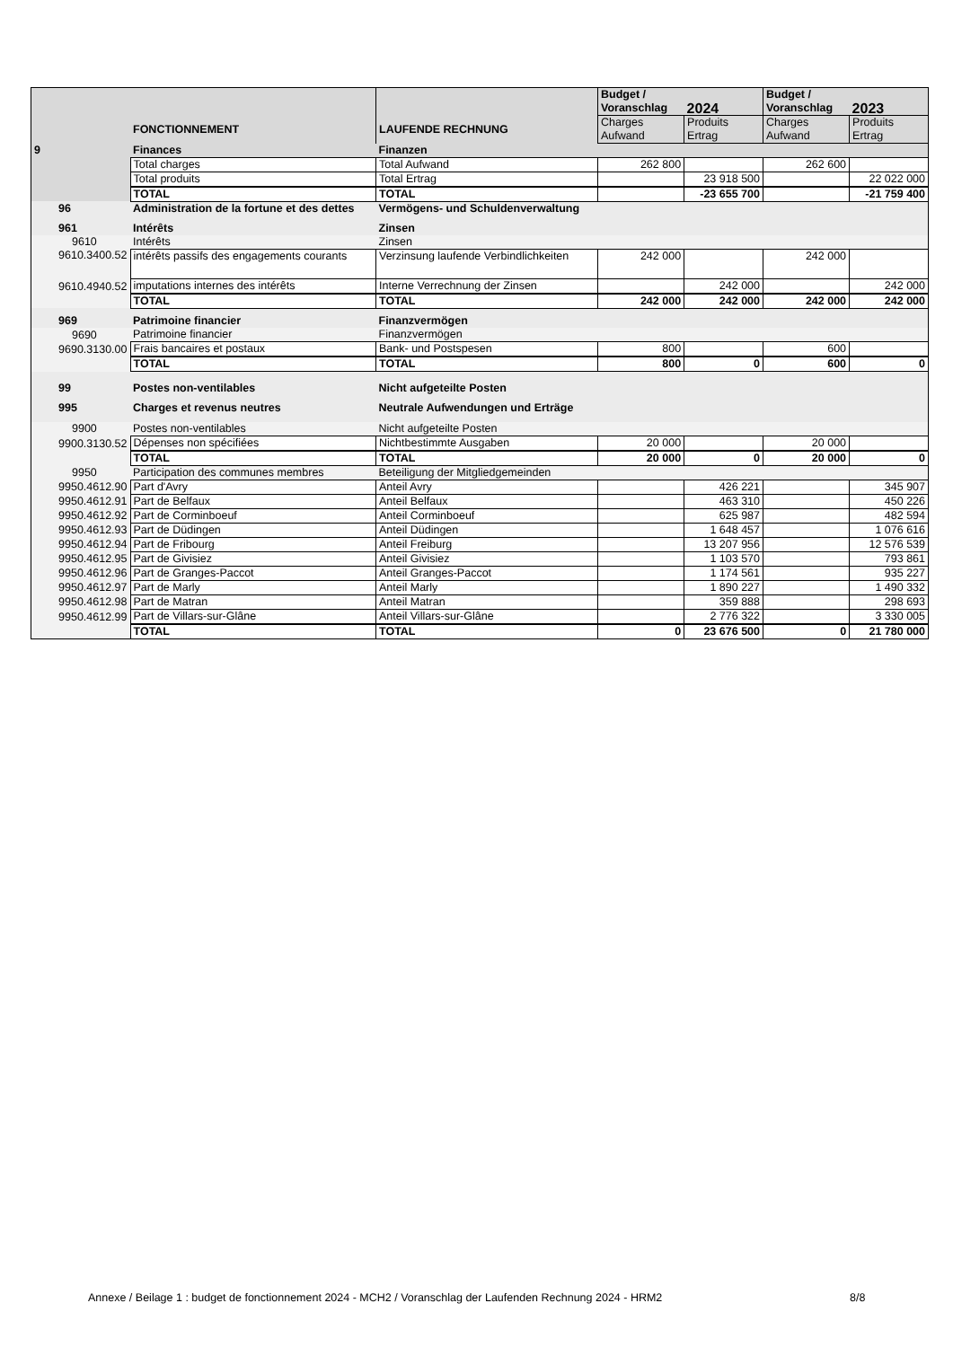| | FONCTIONNEMENT | LAUFENDE RECHNUNG | Budget / Voranschlag | 2024 | Budget / Voranschlag | 2023 |
| --- | --- | --- | --- | --- | --- | --- |
| | | | Charges Aufwand | Produits Ertrag | Charges Aufwand | Produits Ertrag |
| 9 | Finances | Finanzen | | | | |
| | Total charges | Total Aufwand | 262 800 | | 262 600 | |
| | Total produits | Total Ertrag | | 23 918 500 | | 22 022 000 |
| | TOTAL | TOTAL | | -23 655 700 | | -21 759 400 |
| 96 | Administration de la fortune et des dettes | Vermögens- und Schuldenverwaltung | | | | |
| 961 | Intérêts | Zinsen | | | | |
| 9610 | Intérêts | Zinsen | | | | |
| 9610.3400.52 | intérêts passifs des engagements courants | Verzinsung laufende Verbindlichkeiten | 242 000 | | 242 000 | |
| 9610.4940.52 | imputations internes des intérêts | Interne Verrechnung der Zinsen | | 242 000 | | 242 000 |
| | TOTAL | TOTAL | 242 000 | 242 000 | 242 000 | 242 000 |
| 969 | Patrimoine financier | Finanzvermögen | | | | |
| 9690 | Patrimoine financier | Finanzvermögen | | | | |
| 9690.3130.00 | Frais bancaires et postaux | Bank- und Postspesen | 800 | | 600 | |
| | TOTAL | TOTAL | 800 | 0 | 600 | 0 |
| 99 | Postes non-ventilables | Nicht aufgeteilte Posten | | | | |
| 995 | Charges et revenus neutres | Neutrale Aufwendungen und Erträge | | | | |
| 9900 | Postes non-ventilables | Nicht aufgeteilte Posten | | | | |
| 9900.3130.52 | Dépenses non spécifiées | Nichtbestimmte Ausgaben | 20 000 | | 20 000 | |
| | TOTAL | TOTAL | 20 000 | 0 | 20 000 | 0 |
| 9950 | Participation des communes membres | Beteiligung der Mitgliedgemeinden | | | | |
| 9950.4612.90 | Part d'Avry | Anteil Avry | | 426 221 | | 345 907 |
| 9950.4612.91 | Part de Belfaux | Anteil Belfaux | | 463 310 | | 450 226 |
| 9950.4612.92 | Part de Corminboeuf | Anteil Corminboeuf | | 625 987 | | 482 594 |
| 9950.4612.93 | Part de Düdingen | Anteil Düdingen | | 1 648 457 | | 1 076 616 |
| 9950.4612.94 | Part de Fribourg | Anteil Freiburg | | 13 207 956 | | 12 576 539 |
| 9950.4612.95 | Part de Givisiez | Anteil Givisiez | | 1 103 570 | | 793 861 |
| 9950.4612.96 | Part de Granges-Paccot | Anteil Granges-Paccot | | 1 174 561 | | 935 227 |
| 9950.4612.97 | Part de Marly | Anteil Marly | | 1 890 227 | | 1 490 332 |
| 9950.4612.98 | Part de Matran | Anteil Matran | | 359 888 | | 298 693 |
| 9950.4612.99 | Part de Villars-sur-Glâne | Anteil Villars-sur-Glâne | | 2 776 322 | | 3 330 005 |
| | TOTAL | TOTAL | 0 | 23 676 500 | 0 | 21 780 000 |
Annexe / Beilage 1 : budget de fonctionnement 2024 - MCH2 / Voranschlag der Laufenden Rechnung 2024 - HRM2
8/8